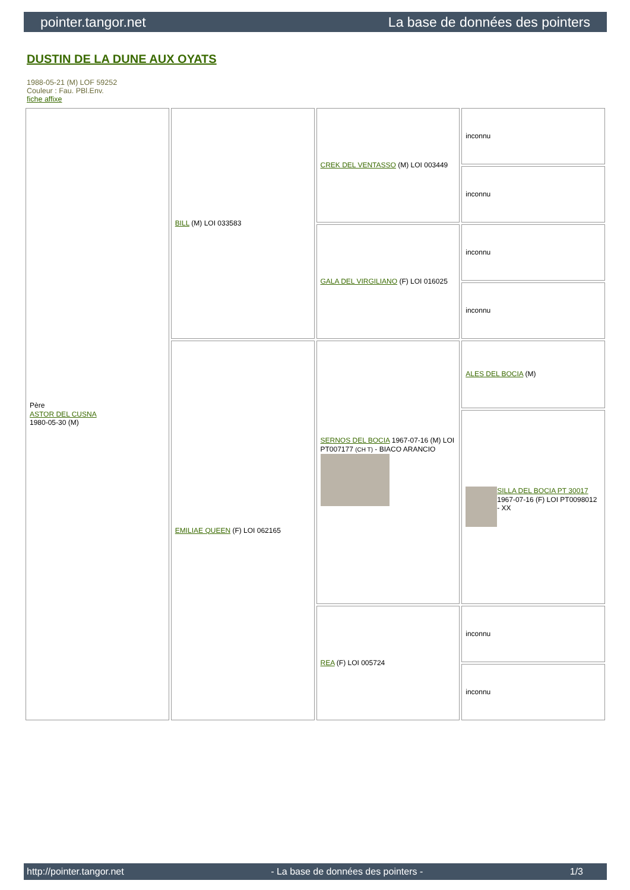pointer.tangor.net La base de données des pointers
DUSTIN DE LA DUNE AUX OYATS
1988-05-21 (M) LOF 59252
Couleur : Fau. PBl.Env.
fiche affixe
| Père ASTOR DEL CUSNA 1980-05-30 (M) | BILL (M) LOI 033583 | CREK DEL VENTASSO (M) LOI 003449 | inconnu |
| | | | inconnu |
| | | GALA DEL VIRGILIANO (F) LOI 016025 | inconnu |
| | | | inconnu |
| | EMILIAE QUEEN (F) LOI 062165 | SERNOS DEL BOCIA 1967-07-16 (M) LOI PT007177 (CH T) - BIACO ARANCIO | ALES DEL BOCIA (M) |
| | | | SILLA DEL BOCIA PT 30017 1967-07-16 (F) LOI PT0098012 - XX |
| | | REA (F) LOI 005724 | inconnu |
| | | | inconnu |
http://pointer.tangor.net - La base de données des pointers - 1/3